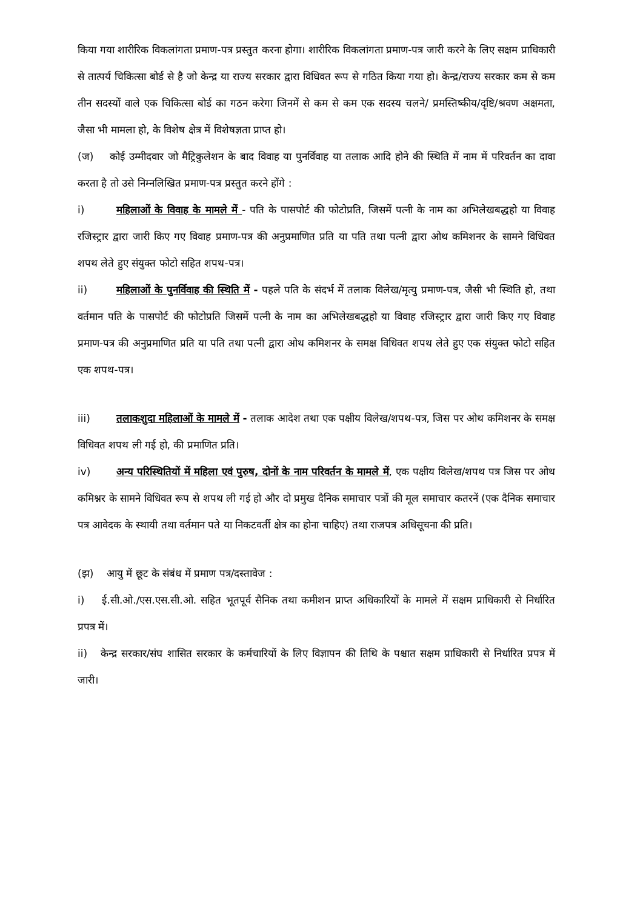किया गया शारीरिक विकलांगता प्रमाण-पत्र प्रस्तुत करना होगा। शारीरिक विकलांगता प्रमाण-पत्र जारी करने के लिए सक्षम प्राधिकारी से तात्पर्य चिकित्सा बोर्ड से है जो केन्द्र या राज्य सरकार द्वारा विधिवत रूप से गठित किया गया हो। केन्द्र/राज्य सरकार कम से कम तीन सदस्यों वाले एक चिकित्सा बोर्ड का गठन करेगा जिनमें से कम से कम एक सदस्य चलने/ प्रमस्तिष्कीय/दृष्टि/श्रवण अक्षमता, जैसा भी मामला हो, के विशेष क्षेत्र में विशेषज्ञता प्राप्त हो।
(ज) कोई उम्मीदवार जो मैट्रिकुलेशन के बाद विवाह या पुनर्विवाह या तलाक आदि होने की स्थिति में नाम में परिवर्तन का दावा करता है तो उसे निम्नलिखित प्रमाण-पत्र प्रस्तुत करने होंगे :
i) महिलाओं के विवाह के मामले में - पति के पासपोर्ट की फोटोप्रति, जिसमें पत्नी के नाम का अभिलेखबद्धहो या विवाह रजिस्ट्रार द्वारा जारी किए गए विवाह प्रमाण-पत्र की अनुप्रमाणित प्रति या पति तथा पत्नी द्वारा ओथ कमिशनर के सामने विधिवत शपथ लेते हुए संयुक्त फोटो सहित शपथ-पत्र।
ii) महिलाओं के पुनर्विवाह की स्थिति में - पहले पति के संदर्भ में तलाक विलेख/मृत्यु प्रमाण-पत्र, जैसी भी स्थिति हो, तथा वर्तमान पति के पासपोर्ट की फोटोप्रति जिसमें पत्नी के नाम का अभिलेखबद्धहो या विवाह रजिस्ट्रार द्वारा जारी किए गए विवाह प्रमाण-पत्र की अनुप्रमाणित प्रति या पति तथा पत्नी द्वारा ओथ कमिशनर के समक्ष विधिवत शपथ लेते हुए एक संयुक्त फोटो सहित एक शपथ-पत्र।
iii) तलाकशुदा महिलाओं के मामले में - तलाक आदेश तथा एक पक्षीय विलेख/शपथ-पत्र, जिस पर ओथ कमिशनर के समक्ष विधिवत शपथ ली गई हो, की प्रमाणित प्रति।
iv) अन्य परिस्थितियों में महिला एवं पुरुष, दोनों के नाम परिवर्तन के मामले में, एक पक्षीय विलेख/शपथ पत्र जिस पर ओथ कमिश्नर के सामने विधिवत रूप से शपथ ली गई हो और दो प्रमुख दैनिक समाचार पत्रों की मूल समाचार कतरनें (एक दैनिक समाचार पत्र आवेदक के स्थायी तथा वर्तमान पते या निकटवर्ती क्षेत्र का होना चाहिए) तथा राजपत्र अधिसूचना की प्रति।
(झ) आयु में छूट के संबंध में प्रमाण पत्र/दस्तावेज :
i) ई.सी.ओ./एस.एस.सी.ओ. सहित भूतपूर्व सैनिक तथा कमीशन प्राप्त अधिकारियों के मामले में सक्षम प्राधिकारी से निर्धारित प्रपत्र में।
ii) केन्द्र सरकार/संघ शासित सरकार के कर्मचारियों के लिए विज्ञापन की तिथि के पश्चात सक्षम प्राधिकारी से निर्धारित प्रपत्र में जारी।